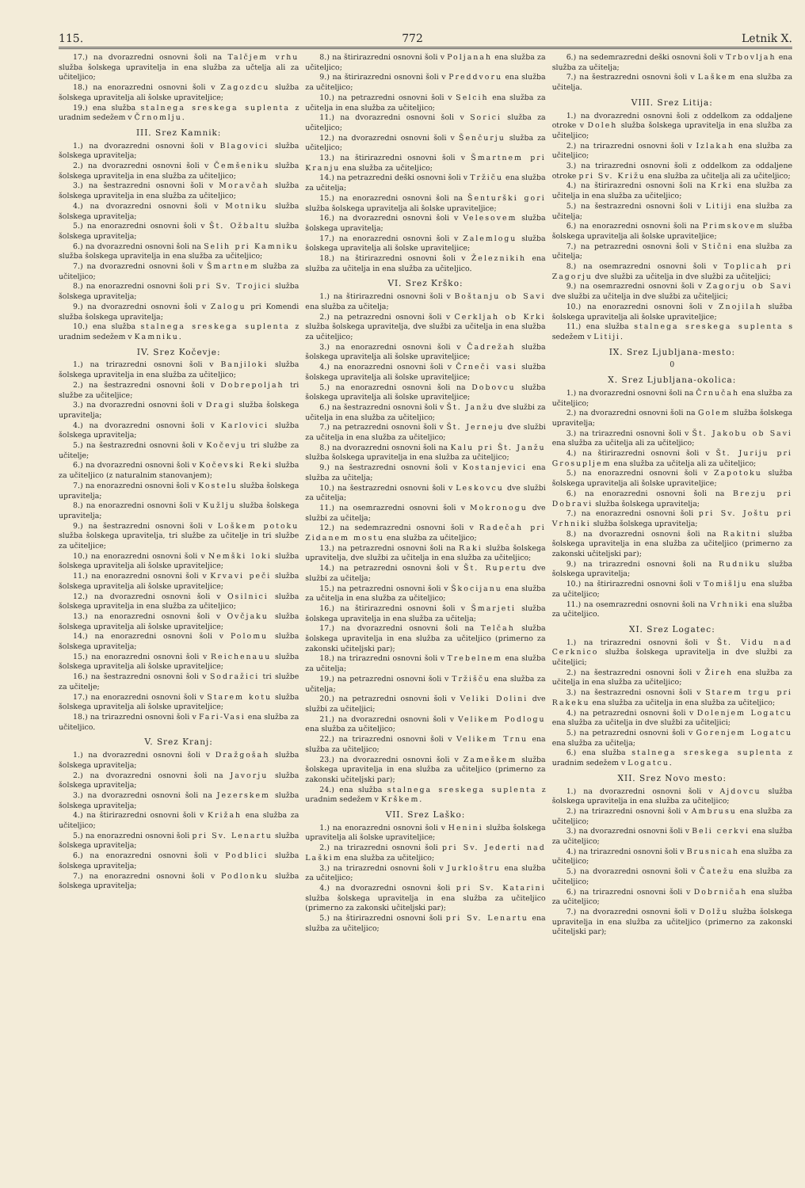115. 772 Letnik X.
17.) na dvorazredni osnovni šoli na Talčjem vrhu služba šolskega upravitelja in ena služba za učtelja ali za učiteljico;
18.) na enorazredni osnovni šoli v Zagozdcu služba šolskega upravitelja ali šolske upraviteljice;
19.) ena služba stalnega sreskega suplenta z uradnim sedežem v Črnomlju.
III. Srez Kamnik:
1.) na dvorazredni osnovni šoli v Blagovici služba šolskega upravitelja;
2.) na dvorazredni osnovni šoli v Čemšeniku služba šolskega upravitelja in ena služba za učiteljico;
3.) na šestrazredni osnovni šoli v Moravčah služba šolskega upravitelja in ena služba za učiteljico;
4.) na dvorazredni osnovni šoli v Motniku služba šolskega upravitelja;
5.) na enorazredni osnovni šoli v Št. Ožbaltu služba šolskega upravitelja;
6.) na dvorazredni osnovni šoli na Selih pri Kamniku služba šolskega upravitelja in ena služba za učiteljico;
7.) na dvorazredni osnovni šoli v Šmartnem služba za učiteljico;
8.) na enorazredni osnovni šoli pri Sv. Trojici služba šolskega upravitelja;
9.) na dvorazredni osnovni šoli v Zalogu pri Komendi služba šolskega upravitelja;
10.) ena služba stalnega sreskega suplenta z uradnim sedežem v Kamniku.
IV. Srez Kočevje:
1.) na trirazredni osnovni šoli v Banjiloki služba šolskega upravitelja in ena služba za učiteljico;
2.) na šestrazredni osnovni šoli v Dobrepoljah tri službe za učiteljice;
3.) na dvorazredni osnovni šoli v Dragi služba šolskega upravitelja;
4.) na dvorazredni osnovni šoli v Karlovici služba šolskega upravitelja;
5.) na šestrazredni osnovni šoli v Kočevju tri službe za učitelje;
6.) na dvorazredni osnovni šoli v Kočevski Reki služba za učiteljico (z naturalnim stanovanjem);
7.) na enorazredni osnovni šoli v Kostelu služba šolskega upravitelja;
8.) na enorazredni osnovni šoli v Kužlju služba šolskega upravitelja;
9.) na šestrazredni osnovni šoli v Loškem potoku služba šolskega upravitelja, tri službe za učitelje in tri službe za učiteljice;
10.) na enorazredni osnovni šoli v Nemški loki služba šolskega upravitelja ali šolske upraviteljice;
11.) na enorazredni osnovni šoli v Krvavi peči služba šolskega upravitelja ali šolske upraviteljice;
12.) na dvorazredni osnovni šoli v Osilnici služba šolskega upravitelja in ena služba za učiteljico;
13.) na enorazredni osnovni šoli v Ovčjaku služba šolskega upravitelja ali šolske upraviteljice;
14.) na enorazredni osnovni šoli v Polomu služba šolskega upravitelja;
15.) na enorazredni osnovni šoli v Reichenauu služba šolskega upravitelja ali šolske upraviteljice;
16.) na šestrazredni osnovni šoli v Sodražici tri službe za učitelje;
17.) na enorazredni osnovni šoli v Starem kotu služba šolskega upravitelja ali šolske upraviteljice;
18.) na trirazredni osnovni šoli v Fari-Vasi ena služba za učiteljico.
V. Srez Kranj:
1.) na dvorazredni osnovni šoli v Dražgošah služba šolskega upravitelja;
2.) na dvorazredni osnovni šoli na Javorju služba šolskega upravitelja;
3.) na dvorazredni osnovni šoli na Jezerskem služba šolskega upravitelja;
4.) na štirirazredni osnovni šoli v Križah ena služba za učiteljico;
5.) na enorazredni osnovni šoli pri Sv. Lenartu služba šolskega upravitelja;
6.) na enorazredni osnovni šoli v Podblici služba šolskega upravitelja;
7.) na enorazredni osnovni šoli v Podlonku služba šolskega upravitelja;
8.) na štirirazredni osnovni šoli v Poljanah ena služba za učiteljico;
9.) na štirirazredni osnovni šoli v Preddvoru ena služba za učiteljico;
10.) na petrazredni osnovni šoli v Selcih ena služba za učitelja in ena služba za učiteljico;
11.) na dvorazredni osnovni šoli v Sorici služba za učiteljico;
12.) na dvorazredni osnovni šoli v Šenčurju služba za učiteljico;
13.) na štirirazredni osnovni šoli v Šmartnem pri Kranju ena služba za učiteljico;
14.) na petrazredni deški osnovni šoli v Tržiču ena služba za učitelja;
15.) na enorazredni osnovni šoli na Šenturški gori služba šolskega upravitelja ali šolske upraviteljice;
16.) na dvorazredni osnovni šoli v Velesovem služba šolskega upravitelja;
17.) na enorazredni osnovni šoli v Zalemlogu služba šolskega upravitelja ali šolske upraviteljice;
18.) na štirirazredni osnovni šoli v Železnikih ena služba za učitelja in ena služba za učiteljico.
VI. Srez Krško:
1.) na štirirazredni osnovni šoli v Boštanju ob Savi ena služba za učitelja;
2.) na petrazredni osnovni šoli v Cerkljah ob Krki služba šolskega upravitelja, dve službi za učitelja in ena služba za učiteljico;
3.) na enorazredni osnovni šoli v Čadrežah služba šolskega upravitelja ali šolske upraviteljice;
4.) na enorazredni osnovni šoli v Črneči vasi služba šolskega upravitelja ali šolske upraviteljice;
5.) na enorazredni osnovni šoli na Dobovcu služba šolskega upravitelja ali šolske upraviteljice;
6.) na šestrazredni osnovni šoli v Št. Janžu dve službi za učitelja in ena služba za učiteljico;
7.) na petrazredni osnovni šoli v Št. Jerneju dve službi za učitelja in ena služba za učiteljico;
8.) na dvorazredni osnovni šoli na Kalu pri Št. Janžu služba šolskega upravitelja in ena služba za učiteljico;
9.) na šestrazredni osnovni šoli v Kostanjevici ena služba za učitelja;
10.) na šestrazredni osnovni šoli v Leskovcu dve službi za učitelja;
11.) na osemrazredni osnovni šoli v Mokronogu dve službi za učitelja;
12.) na sedemrazredni osnovni šoli v Radečah pri Zidanem mostu ena služba za učiteljico;
13.) na petrazredni osnovni šoli na Raki služba šolskega upravitelja, dve službi za učitelja in ena služba za učiteljico;
14.) na petrazredni osnovni šoli v Št. Rupertu dve službi za učitelja;
15.) na petrazredni osnovni šoli v Škocijanu ena služba za učitelja in ena služba za učiteljico;
16.) na štirirazredni osnovni šoli v Šmarjeti služba šolskega upravitelja in ena služba za učitelja;
17.) na dvorazredni osnovni šoli na Telčah služba šolskega upravitelja in ena služba za učiteljico (primerno za zakonski učiteljski par);
18.) na trirazredni osnovni šoli v Trebelnem ena služba za učitelja;
19.) na petrazredni osnovni šoli v Tržišču ena služba za učitelja;
20.) na petrazredni osnovni šoli v Veliki Dolini dve službi za učiteljici;
21.) na dvorazredni osnovni šoli v Velikem Podlogu ena služba za učiteljico;
22.) na trirazredni osnovni šoli v Velikem Trnu ena služba za učiteljico;
23.) na dvorazredni osnovni šoli v Zameškem služba šolskega upravitelja in ena služba za učiteljico (primerno za zakonski učiteljski par);
24.) ena služba stalnega sreskega suplenta z uradnim sedežem v Krškem.
VII. Srez Laško:
1.) na enorazredni osnovni šoli v Henini služba šolskega upravitelja ali šolske upraviteljice;
2.) na trirazredni osnovni šoli pri Sv. Jederti nad Laškim ena služba za učiteljico;
3.) na trirazredni osnovni šoli v Jurkloštru ena služba za učiteljico;
4.) na dvorazredni osnovni šoli pri Sv. Katarini služba šolskega upravitelja in ena služba za učiteljico (primerno za zakonski učiteljski par);
5.) na štirirazredni osnovni šoli pri Sv. Lenartu ena služba za učiteljico;
6.) na sedemrazredni deški osnovni šoli v Trbovljah ena služba za učitelja;
7.) na šestrazredni osnovni šoli v Laškem ena služba za učitelja.
VIII. Srez Litija:
1.) na dvorazredni osnovni šoli z oddelkom za oddaljene otroke v Doleh služba šolskega upravitelja in ena služba za učiteljico;
2.) na trirazredni osnovni šoli v Izlakah ena služba za učiteljico;
3.) na trirazredni osnovni šoli z oddelkom za oddaljene otroke pri Sv. Križu ena služba za učitelja ali za učiteljico;
4.) na štirirazredni osnovni šoli na Krki ena služba za učitelja in ena služba za učiteljico;
5.) na šestrazredni osnovni šoli v Litiji ena služba za učitelja;
6.) na enorazredni osnovni šoli na Primskovem služba šolskega upravitelja ali šolske upraviteljice;
7.) na petrazredni osnovni šoli v Stični ena služba za učitelja;
8.) na osemrazredni osnovni šoli v Toplicah pri Zagorju dve službi za učitelja in dve službi za učiteljici;
9.) na osemrazredni osnovni šoli v Zagorju ob Savi dve službi za učitelja in dve službi za učiteljici;
10.) na enorazredni osnovni šoli v Znojilah služba šolskega upravitelja ali šolske upraviteljice;
11.) ena služba stalnega sreskega suplenta s sedežem v Litiji.
IX. Srez Ljubljana-mesto:
0
X. Srez Ljubljana-okolica:
1.) na dvorazredni osnovni šoli na Črnučah ena služba za učiteljico;
2.) na dvorazredni osnovni šoli na Golem služba šolskega upravitelja;
3.) na trirazredni osnovni šoli v Št. Jakobu ob Savi ena služba za učitelja ali za učiteljico;
4.) na štirirazredni osnovni šoli v Št. Juriju pri Grosupljem ena služba za učitelja ali za učiteljico;
5.) na enorazredni osnovni šoli v Zapotoku služba šolskega upravitelja ali šolske upraviteljice;
6.) na enorazredni osnovni šoli na Brezju pri Dobravi služba šolskega upravitelja;
7.) na enorazredni osnovni šoli pri Sv. Joštu pri Vrhniki služba šolskega upravitelja;
8.) na dvorazredni osnovni šoli na Rakitni služba šolskega upravitelja in ena služba za učiteljico (primerno za zakonski učiteljski par);
9.) na trirazredni osnovni šoli na Rudniku služba šolskega upravitelja;
10.) na štirirazredni osnovni šoli v Tomišlju ena služba za učiteljico;
11.) na osemrazredni osnovni šoli na Vrhniki ena služba za učiteljico.
XI. Srez Logatec:
1.) na trirazredni osnovni šoli v Št. Vidu nad Cerknico služba šolskega upravitelja in dve službi za učiteljici;
2.) na šestrazredni osnovni šoli v Žireh ena služba za učitelja in ena služba za učiteljico;
3.) na šestrazredni osnovni šoli v Starem trgu pri Rakeku ena služba za učitelja in ena služba za učiteljico;
4.) na petrazredni osnovni šoli v Dolenjem Logatcu ena služba za učitelja in dve službi za učiteljici;
5.) na petrazredni osnovni šoli v Gorenjem Logatcu ena služba za učitelja;
6.) ena služba stalnega sreskega suplenta z uradnim sedežem v Logatcu.
XII. Srez Novo mesto:
1.) na dvorazredni osnovni šoli v Ajdovcu služba šolskega upravitelja in ena služba za učiteljico;
2.) na trirazredni osnovni šoli v Ambrusu ena služba za učiteljico;
3.) na dvorazredni osnovni šoli v Beli cerkvi ena služba za učiteljico;
4.) na trirazredni osnovni šoli v Brusnicah ena služba za učiteljico;
5.) na dvorazredni osnovni šoli v Čatežu ena služba za učiteljico;
6.) na trirazredni osnovni šoli v Dobrničah ena služba za učiteljico;
7.) na dvorazredni osnovni šoli v Dolžu služba šolskega upravitelja in ena služba za učiteljico (primerno za zakonski učiteljski par);